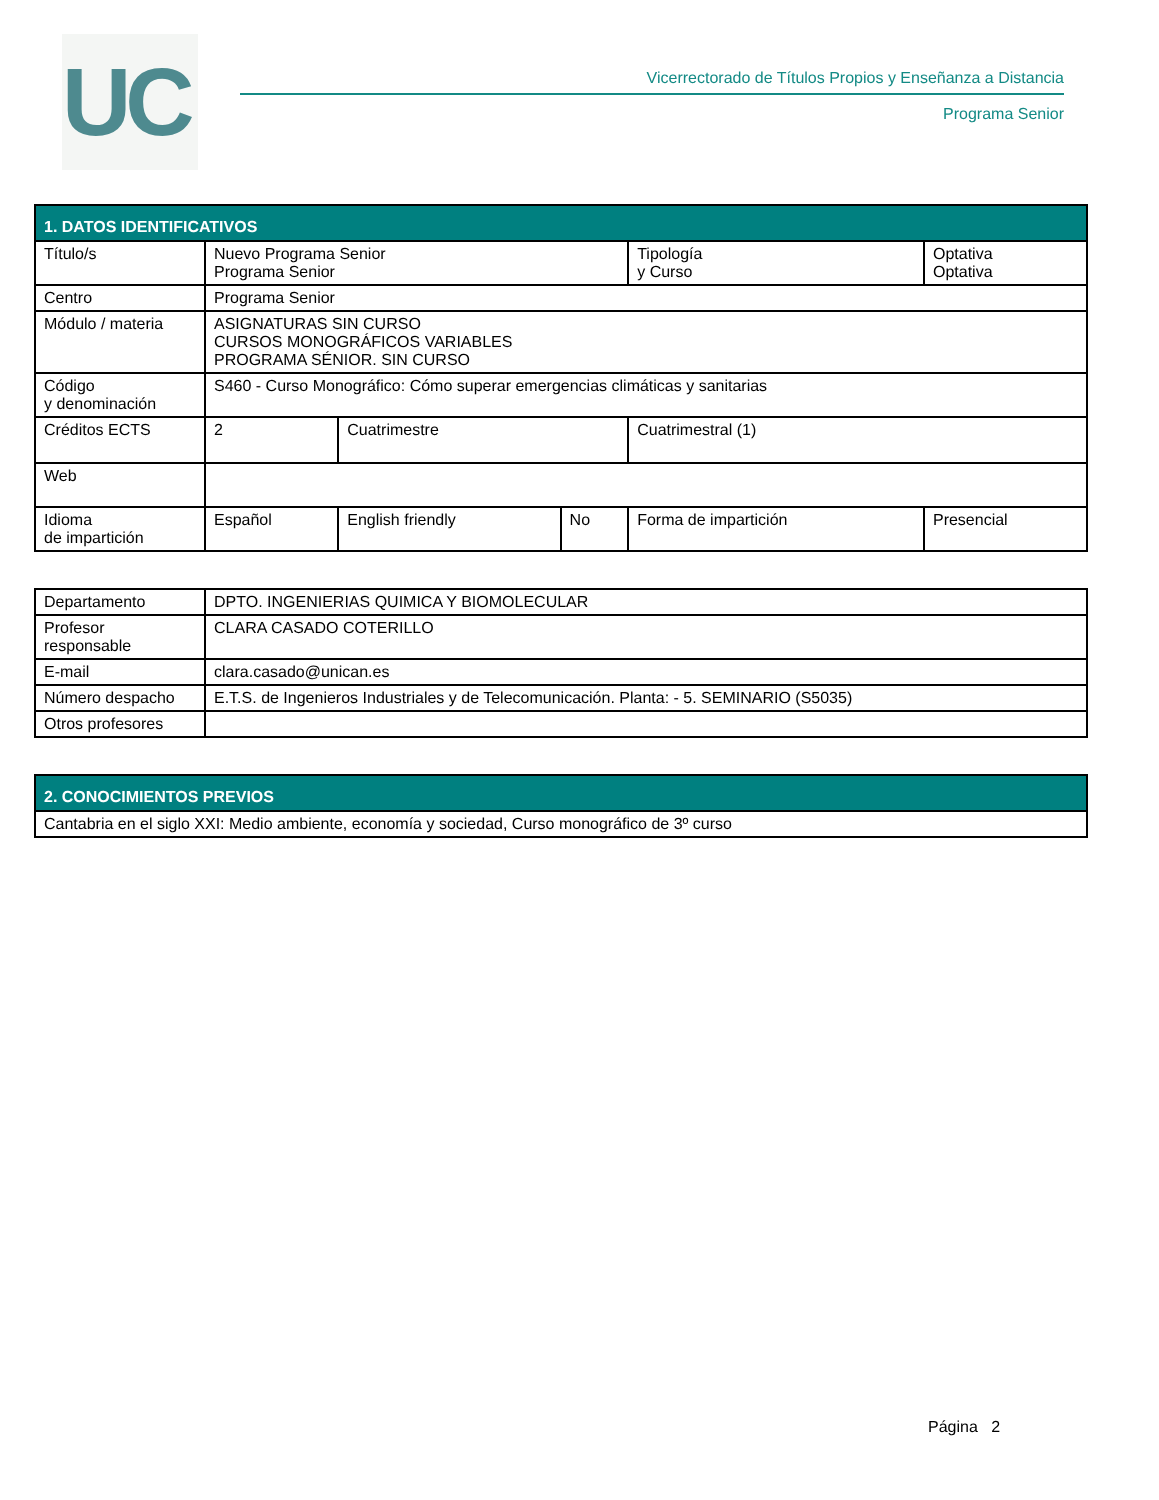UC
Vicerrectorado de Títulos Propios y Enseñanza a Distancia
Programa Senior
| 1. DATOS IDENTIFICATIVOS | | | | | |
| --- | --- | --- | --- | --- | --- |
| Título/s | Nuevo Programa Senior Programa Senior | | | Tipología y Curso | Optativa Optativa |
| Centro | Programa Senior | | | | |
| Módulo / materia | ASIGNATURAS SIN CURSO CURSOS MONOGRÁFICOS VARIABLES PROGRAMA SÉNIOR. SIN CURSO | | | | |
| Código y denominación | S460 - Curso Monográfico: Cómo superar emergencias climáticas y sanitarias | | | | |
| Créditos ECTS | 2 | Cuatrimestre | | Cuatrimestral (1) | |
| Web | | | | | |
| Idioma de impartición | Español | English friendly | No | Forma de impartición | Presencial |
| Departamento | DPTO. INGENIERIAS QUIMICA Y BIOMOLECULAR |
| Profesor responsable | CLARA CASADO COTERILLO |
| E-mail | clara.casado@unican.es |
| Número despacho | E.T.S. de Ingenieros Industriales y de Telecomunicación. Planta: - 5. SEMINARIO (S5035) |
| Otros profesores | |
| 2. CONOCIMIENTOS PREVIOS |
| --- |
| Cantabria en el siglo XXI: Medio ambiente, economía y sociedad, Curso monográfico de 3º curso |
Página 2